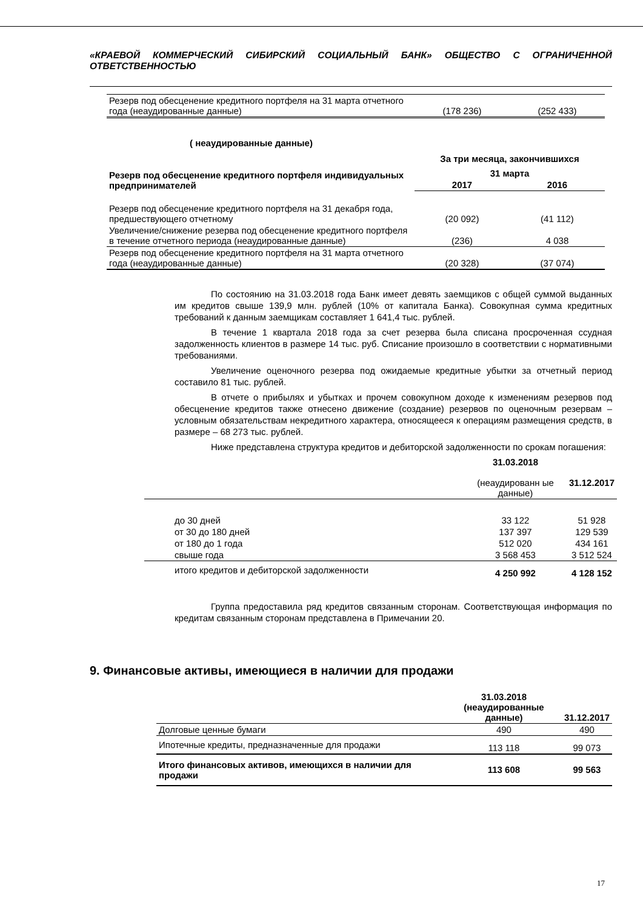«КРАЕВОЙ КОММЕРЧЕСКИЙ СИБИРСКИЙ СОЦИАЛЬНЫЙ БАНК» ОБЩЕСТВО С ОГРАНИЧЕННОЙ ОТВЕТСТВЕННОСТЬЮ
| Резерв под обесценение кредитного портфеля на 31 марта отчетного года (неаудированные данные) | (178 236) | (252 433) |
( неаудированные данные)
| | За три месяца, закончившихся | |
| --- | --- | --- |
| Резерв под обесценение кредитного портфеля индивидуальных предпринимателей | 31 марта | |
| | 2017 | 2016 |
| Резерв под обесценение кредитного портфеля на 31 декабря года, предшествующего отчетному | (20 092) | (41 112) |
| Увеличение/снижение резерва под обесценение кредитного портфеля в течение отчетного периода (неаудированные данные) | (236) | 4 038 |
| Резерв под обесценение кредитного портфеля на 31 марта отчетного года (неаудированные данные) | (20 328) | (37 074) |
По состоянию на 31.03.2018 года Банк имеет девять заемщиков с общей суммой выданных им кредитов свыше 139,9 млн. рублей (10% от капитала Банка). Совокупная сумма кредитных требований к данным заемщикам составляет 1 641,4 тыс. рублей.
В течение 1 квартала 2018 года за счет резерва была списана просроченная ссудная задолженность клиентов в размере 14 тыс. руб. Списание произошло в соответствии с нормативными требованиями.
Увеличение оценочного резерва под ожидаемые кредитные убытки за отчетный период составило 81 тыс. рублей.
В отчете о прибылях и убытках и прочем совокупном доходе к изменениям резервов под обесценение кредитов также отнесено движение (создание) резервов по оценочным резервам – условным обязательствам некредитного характера, относящееся к операциям размещения средств, в размере – 68 273 тыс. рублей.
Ниже представлена структура кредитов и дебиторской задолженности по срокам погашения:
| | 31.03.2018 (неаудированн ые данные) | 31.12.2017 |
| до 30 дней | 33 122 | 51 928 |
| от 30 до 180 дней | 137 397 | 129 539 |
| от 180 до 1 года | 512 020 | 434 161 |
| свыше года | 3 568 453 | 3 512 524 |
| итого кредитов и дебиторской задолженности | 4 250 992 | 4 128 152 |
Группа предоставила ряд кредитов связанным сторонам. Соответствующая информация по кредитам связанным сторонам представлена в Примечании 20.
9. Финансовые активы, имеющиеся в наличии для продажи
| | 31.03.2018 (неаудированные данные) | 31.12.2017 |
| --- | --- | --- |
| Долговые ценные бумаги | 490 | 490 |
| Ипотечные кредиты, предназначенные для продажи | 113 118 | 99 073 |
| Итого финансовых активов, имеющихся в наличии для продажи | 113 608 | 99 563 |
17